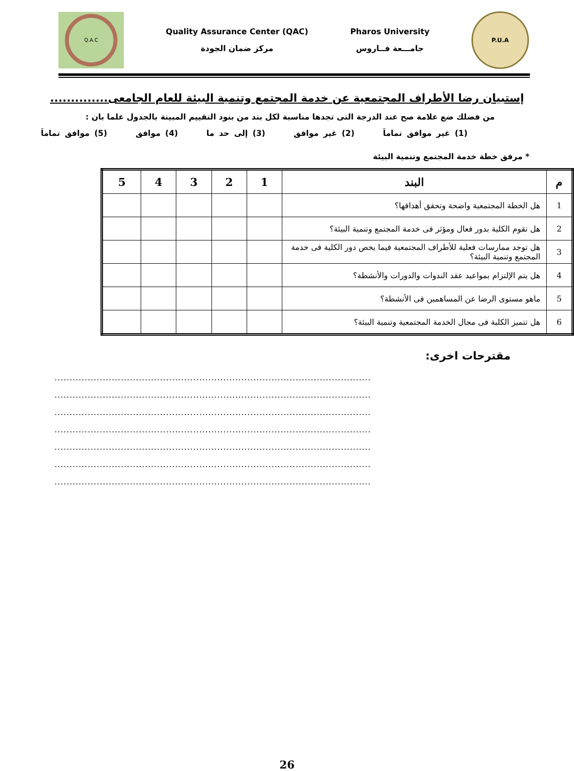Q.A.C
Quality Assurance Center (QAC)
مركز ضمان الجودة
Pharos University
جامـــعة فــاروس
P.U.A
إستبيان رضا الأطراف المجتمعية عن خدمة المجتمع وتنمية البيئة للعام الجامعى..............
من فضلك ضع علامة صح عند الدرجة التى تجدها مناسبة لكل بند من بنود التقييم المبينة بالجدول علما بان :
(1) غير موافق تماماَ (2) غير موافق (3) إلى حد ما (4) موافق (5) موافق تماماَ
* مرفق خطة خدمة المجتمع وتنمية البيئة
| م | البند | 1 | 2 | 3 | 4 | 5 |
| --- | --- | --- | --- | --- | --- | --- |
| 1 | هل الخطة المجتمعية واضحة وتحقق أهدافها؟ | | | | | |
| 2 | هل تقوم الكلية بدور فعال ومؤثر فى خدمة المجتمع وتنمية البيئة؟ | | | | | |
| 3 | هل توجد ممارسات فعلية للأطراف المجتمعية فيما يخص دور الكلية فى خدمة المجتمع وتنمية البيئة؟ | | | | | |
| 4 | هل يتم الإلتزام بمواعيد عقد الندوات والدورات والأنشطة؟ | | | | | |
| 5 | ماهو مستوى الرضا عن المساهمين فى الأنشطة؟ | | | | | |
| 6 | هل تتميز الكلية فى مجال الخدمة المجتمعية وتنمية البيئة؟ | | | | | |
مقترحات اخرى:
.........................................................................................................
.........................................................................................................
.........................................................................................................
.........................................................................................................
.........................................................................................................
.........................................................................................................
.........................................................................................................
26